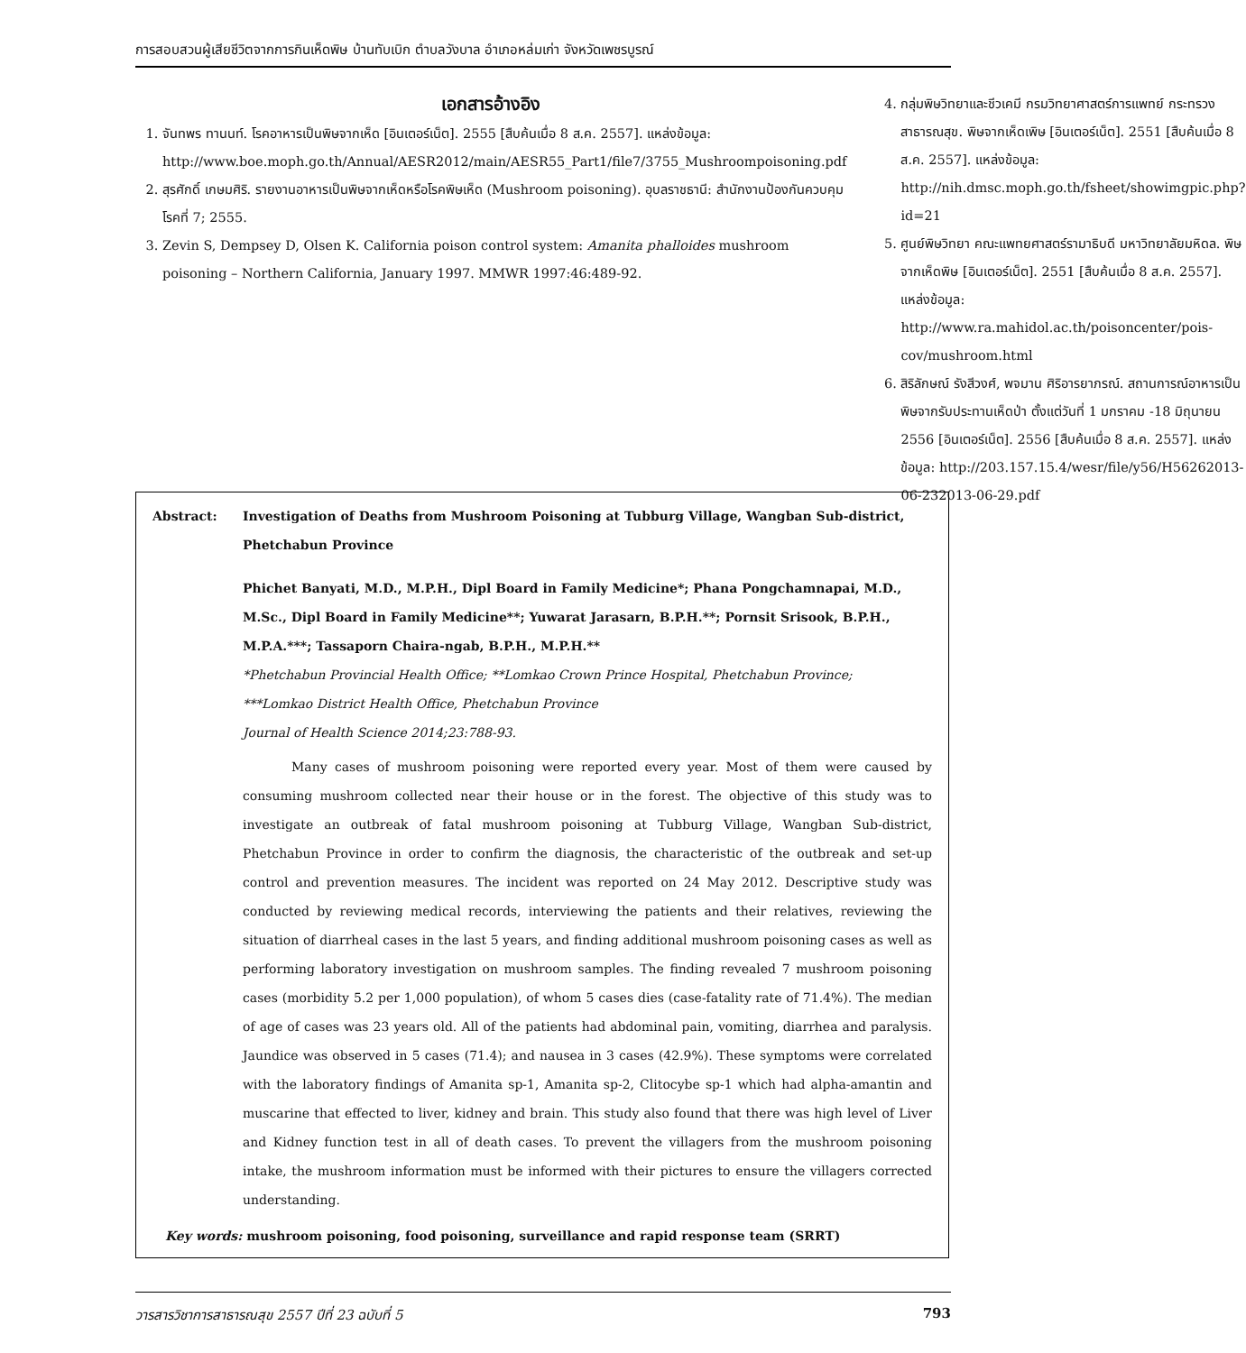การสอบสวนผู้เสียชีวิตจากการกินเห็ดพิษ บ้านทับเบิก ตำบลวังบาล อำเภอหล่มเก่า จังหวัดเพชรบูรณ์
เอกสารอ้างอิง
1. จันทพร ทานนท์. โรคอาหารเป็นพิษจากเห็ด [อินเตอร์เน็ต]. 2555 [สืบค้นเมื่อ 8 ส.ค. 2557]. แหล่งข้อมูล: http://www.boe.moph.go.th/Annual/AESR2012/main/AESR55_Part1/file7/3755_Mushroompoisoning.pdf
2. สุรศักดิ์ เกษมศิริ. รายงานอาหารเป็นพิษจากเห็ดหรือโรคพิษเห็ด (Mushroom poisoning). อุบลราชธานี: สำนักงานป้องกันควบคุมโรคที่ 7; 2555.
3. Zevin S, Dempsey D, Olsen K. California poison control system: Amanita phalloides mushroom poisoning – Northern California, January 1997. MMWR 1997:46:489-92.
4. กลุ่มพิษวิทยาและชีวเคมี กรมวิทยาศาสตร์การแพทย์ กระทรวงสาธารณสุข. พิษจากเห็ดเพิษ [อินเตอร์เน็ต]. 2551 [สืบค้นเมื่อ 8 ส.ค. 2557]. แหล่งข้อมูล: http://nih.dmsc.moph.go.th/fsheet/showimgpic.php?id=21
5. ศูนย์พิษวิทยา คณะแพทยศาสตร์รามาธิบดี มหาวิทยาลัยมหิดล. พิษจากเห็ดพิษ [อินเตอร์เน็ต]. 2551 [สืบค้นเมื่อ 8 ส.ค. 2557]. แหล่งข้อมูล: http://www.ra.mahidol.ac.th/poisoncenter/pois-cov/mushroom.html
6. สิริลักษณ์ รังสีวงศ์, พจมาน ศิริอารยาภรณ์. สถานการณ์อาหารเป็นพิษจากรับประทานเห็ดป่า ตั้งแต่วันที่ 1 มกราคม -18 มิถุนายน 2556 [อินเตอร์เน็ต]. 2556 [สืบค้นเมื่อ 8 ส.ค. 2557]. แหล่งข้อมูล: http://203.157.15.4/wesr/file/y56/H56262013-06-232013-06-29.pdf
Abstract: Investigation of Deaths from Mushroom Poisoning at Tubburg Village, Wangban Sub-district, Phetchabun Province
Phichet Banyati, M.D., M.P.H., Dipl Board in Family Medicine*; Phana Pongchamnapai, M.D., M.Sc., Dipl Board in Family Medicine**; Yuwarat Jarasarn, B.P.H.**; Pornsit Srisook, B.P.H., M.P.A.***; Tassaporn Chaira-ngab, B.P.H., M.P.H.**
*Phetchabun Provincial Health Office; **Lomkao Crown Prince Hospital, Phetchabun Province;
***Lomkao District Health Office, Phetchabun Province
Journal of Health Science 2014;23:788-93.
Many cases of mushroom poisoning were reported every year. Most of them were caused by consuming mushroom collected near their house or in the forest. The objective of this study was to investigate an outbreak of fatal mushroom poisoning at Tubburg Village, Wangban Sub-district, Phetchabun Province in order to confirm the diagnosis, the characteristic of the outbreak and set-up control and prevention measures. The incident was reported on 24 May 2012. Descriptive study was conducted by reviewing medical records, interviewing the patients and their relatives, reviewing the situation of diarrheal cases in the last 5 years, and finding additional mushroom poisoning cases as well as performing laboratory investigation on mushroom samples. The finding revealed 7 mushroom poisoning cases (morbidity 5.2 per 1,000 population), of whom 5 cases dies (case-fatality rate of 71.4%). The median of age of cases was 23 years old. All of the patients had abdominal pain, vomiting, diarrhea and paralysis. Jaundice was observed in 5 cases (71.4); and nausea in 3 cases (42.9%). These symptoms were correlated with the laboratory findings of Amanita sp-1, Amanita sp-2, Clitocybe sp-1 which had alpha-amantin and muscarine that effected to liver, kidney and brain. This study also found that there was high level of Liver and Kidney function test in all of death cases. To prevent the villagers from the mushroom poisoning intake, the mushroom information must be informed with their pictures to ensure the villagers corrected understanding.
Key words: mushroom poisoning, food poisoning, surveillance and rapid response team (SRRT)
วารสารวิชาการสาธารณสุข 2557 ปีที่ 23 ฉบับที่ 5 793